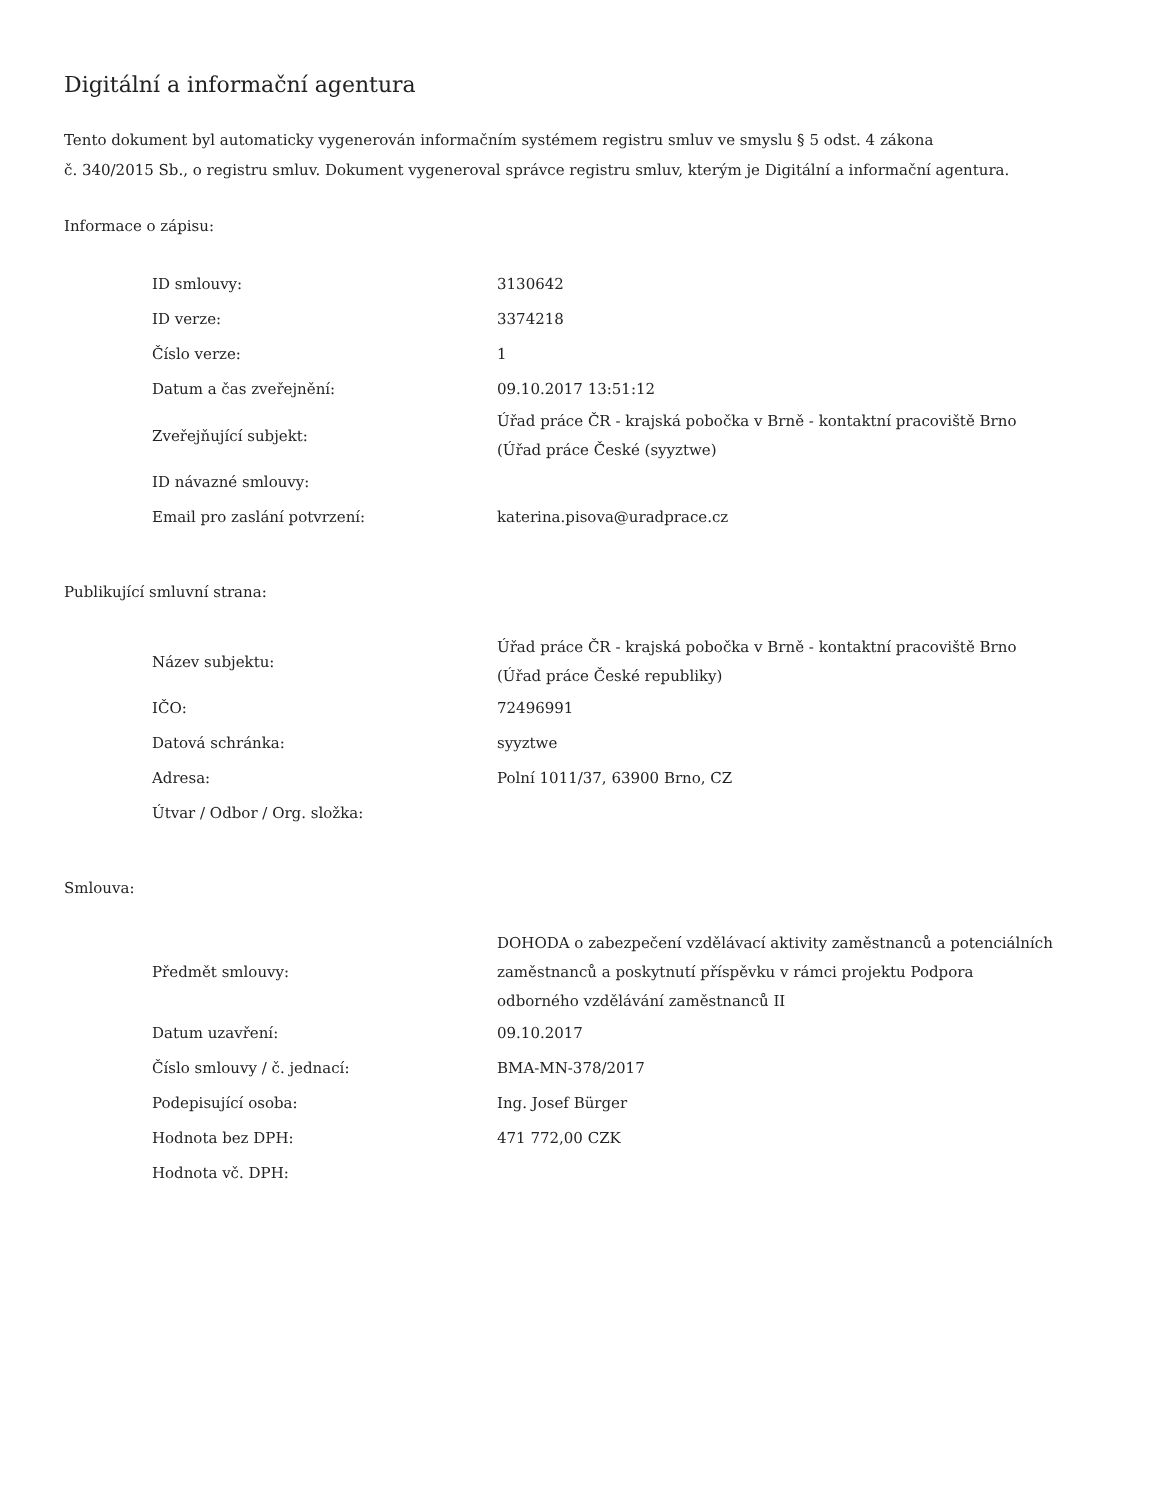Digitální a informační agentura
Tento dokument byl automaticky vygenerován informačním systémem registru smluv ve smyslu § 5 odst. 4 zákona
č. 340/2015 Sb., o registru smluv. Dokument vygeneroval správce registru smluv, kterým je Digitální a informační agentura.
Informace o zápisu:
| ID smlouvy: | 3130642 |
| ID verze: | 3374218 |
| Číslo verze: | 1 |
| Datum a čas zveřejnění: | 09.10.2017 13:51:12 |
| Zveřejňující subjekt: | Úřad práce ČR - krajská pobočka v Brně - kontaktní pracoviště Brno (Úřad práce České (syyztwe) |
| ID návazné smlouvy: | |
| Email pro zaslání potvrzení: | katerina.pisova@uradprace.cz |
Publikující smluvní strana:
| Název subjektu: | Úřad práce ČR - krajská pobočka v Brně - kontaktní pracoviště Brno (Úřad práce České republiky) |
| IČO: | 72496991 |
| Datová schránka: | syyztwe |
| Adresa: | Polní 1011/37, 63900 Brno, CZ |
| Útvar / Odbor / Org. složka: | |
Smlouva:
| Předmět smlouvy: | DOHODA o zabezpečení vzdělávací aktivity zaměstnanců a potenciálních zaměstnanců a poskytnutí příspěvku v rámci projektu Podpora odborného vzdělávání zaměstnanců II |
| Datum uzavření: | 09.10.2017 |
| Číslo smlouvy / č. jednací: | BMA-MN-378/2017 |
| Podepisující osoba: | Ing. Josef Bürger |
| Hodnota bez DPH: | 471 772,00 CZK |
| Hodnota vč. DPH: | |